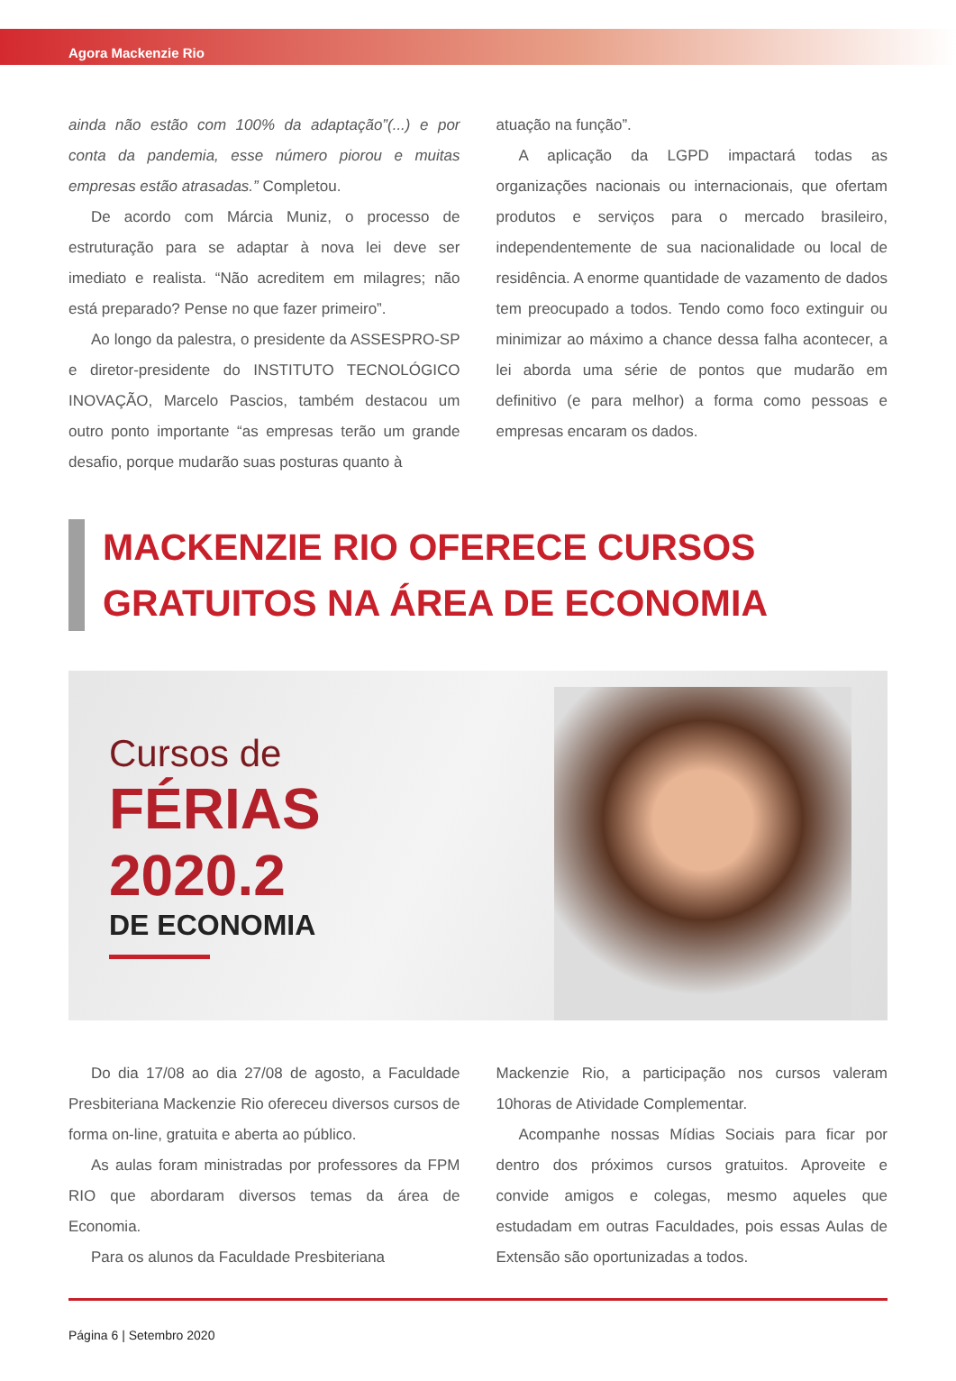Agora Mackenzie Rio
ainda não estão com 100% da adaptação”(...) e por conta da pandemia, esse número piorou e muitas empresas estão atrasadas.” Completou.
De acordo com Márcia Muniz, o processo de estruturação para se adaptar à nova lei deve ser imediato e realista. “Não acreditem em milagres; não está preparado? Pense no que fazer primeiro”.
Ao longo da palestra, o presidente da ASSESPRO-SP e diretor-presidente do INSTITUTO TECNOLÓGICO INOVAÇÃO, Marcelo Pascios, também destacou um outro ponto importante “as empresas terão um grande desafio, porque mudarão suas posturas quanto à
atuação na função”.
A aplicação da LGPD impactará todas as organizações nacionais ou internacionais, que ofertam produtos e serviços para o mercado brasileiro, independentemente de sua nacionalidade ou local de residência. A enorme quantidade de vazamento de dados tem preocupado a todos. Tendo como foco extinguir ou minimizar ao máximo a chance dessa falha acontecer, a lei aborda uma série de pontos que mudarão em definitivo (e para melhor) a forma como pessoas e empresas encaram os dados.
MACKENZIE RIO OFERECE CURSOS
GRATUITOS NA ÁREA DE ECONOMIA
Cursos de
FÉRIAS
2020.2
DE ECONOMIA
Do dia 17/08 ao dia 27/08 de agosto, a Faculdade Presbiteriana Mackenzie Rio ofereceu diversos cursos de forma on-line, gratuita e aberta ao público.
As aulas foram ministradas por professores da FPM RIO que abordaram diversos temas da área de Economia.
Para os alunos da Faculdade Presbiteriana
Mackenzie Rio, a participação nos cursos valeram 10horas de Atividade Complementar.
Acompanhe nossas Mídias Sociais para ficar por dentro dos próximos cursos gratuitos. Aproveite e convide amigos e colegas, mesmo aqueles que estudadam em outras Faculdades, pois essas Aulas de Extensão são oportunizadas a todos.
Página 6 | Setembro 2020